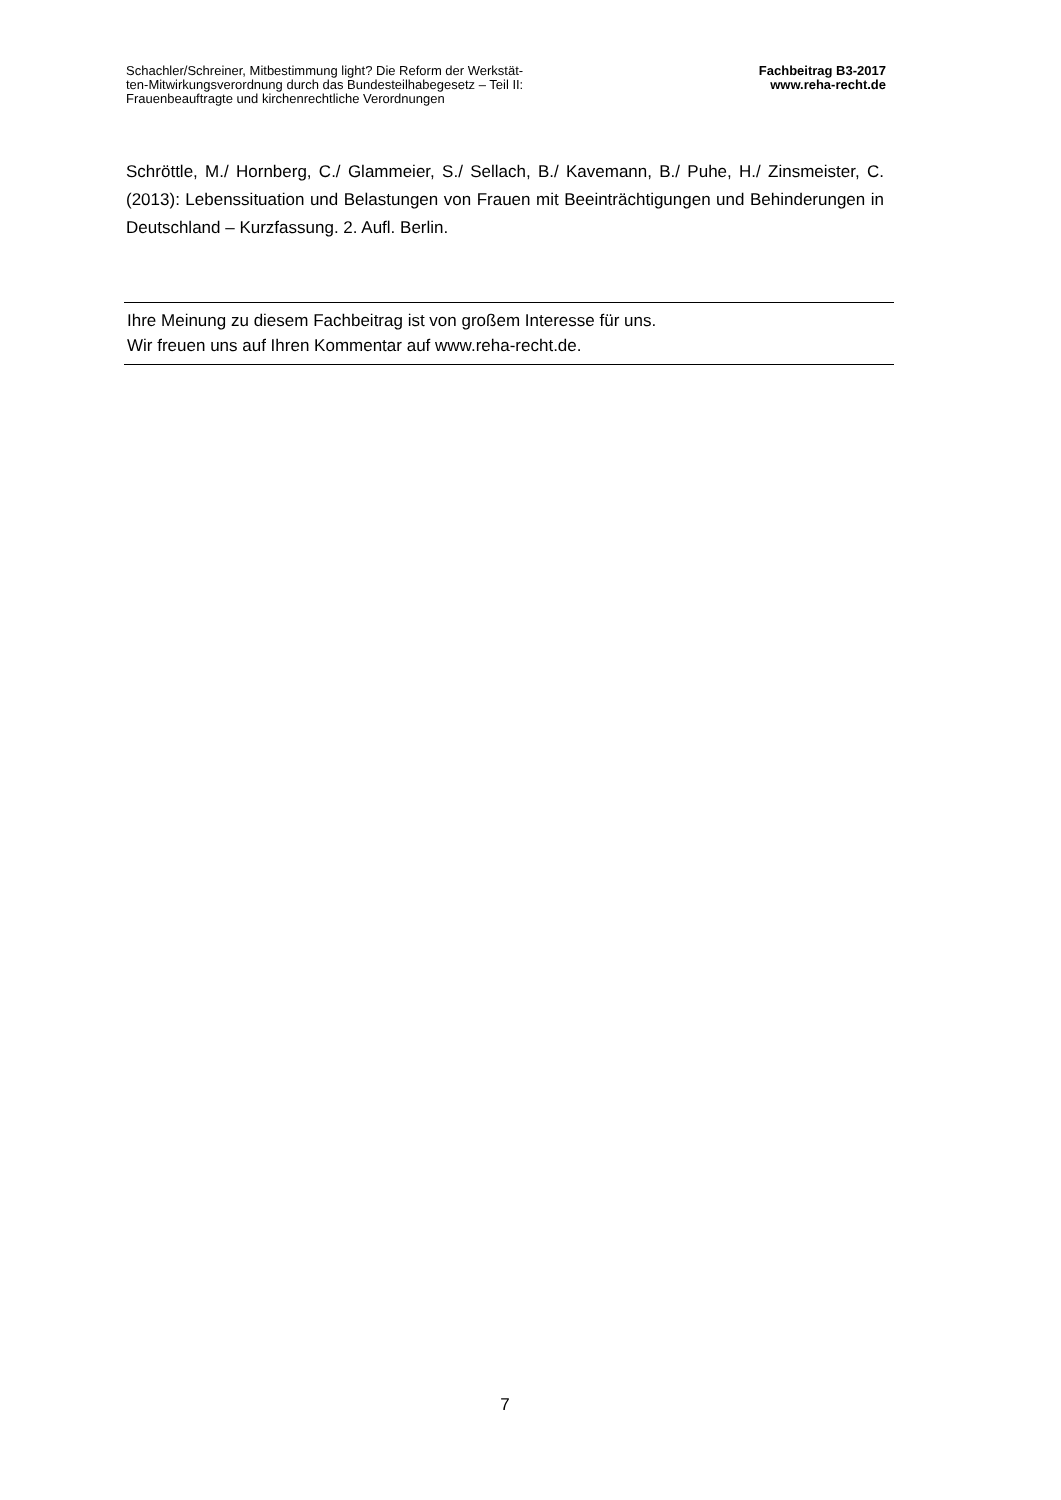Schachler/Schreiner, Mitbestimmung light? Die Reform der Werkstät-
ten-Mitwirkungsverordnung durch das Bundesteilhabegesetz – Teil II:
Frauenbeauftragte und kirchenrechtliche Verordnungen
Fachbeitrag B3-2017
www.reha-recht.de
Schröttle, M./ Hornberg, C./ Glammeier, S./ Sellach, B./ Kavemann, B./ Puhe, H./ Zinsmeister, C. (2013): Lebenssituation und Belastungen von Frauen mit Beeinträchti­gungen und Behinderungen in Deutschland – Kurzfassung. 2. Aufl. Berlin.
Ihre Meinung zu diesem Fachbeitrag ist von großem Interesse für uns.
Wir freuen uns auf Ihren Kommentar auf www.reha-recht.de.
7